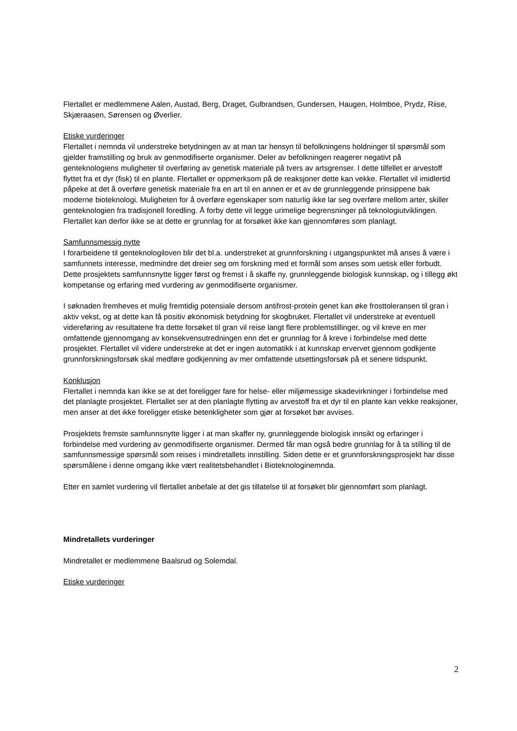Flertallet er medlemmene Aalen, Austad, Berg, Draget, Gulbrandsen, Gundersen, Haugen, Holmboe, Prydz, Riise, Skjæraasen, Sørensen og Øverlier.
Etiske vurderinger
Flertallet i nemnda vil understreke betydningen av at man tar hensyn til befolkningens holdninger til spørsmål som gjelder framstilling og bruk av genmodifiserte organismer. Deler av befolkningen reagerer negativt på genteknologiens muligheter til overføring av genetisk materiale på tvers av artsgrenser. I dette tilfellet er arvestoff flyttet fra et dyr (fisk) til en plante. Flertallet er oppmerksom på de reaksjoner dette kan vekke. Flertallet vil imidlertid påpeke at det å overføre genetisk materiale fra en art til en annen er et av de grunnleggende prinsippene bak moderne bioteknologi. Muligheten for å overføre egenskaper som naturlig ikke lar seg overføre mellom arter, skiller genteknologien fra tradisjonell foredling. Å forby dette vil legge urimelige begrensninger på teknologiutviklingen. Flertallet kan derfor ikke se at dette er grunnlag for at forsøket ikke kan gjennomføres som planlagt.
Samfunnsmessig nytte
I forarbeidene til genteknologiloven blir det bl.a. understreket at grunnforskning i utgangspunktet må anses å være i samfunnets interesse, medmindre det dreier seg om forskning med et formål som anses som uetisk eller forbudt. Dette prosjektets samfunnsnytte ligger først og fremst i å skaffe ny, grunnleggende biologisk kunnskap, og i tillegg økt kompetanse og erfaring med vurdering av genmodifiserte organismer.
I søknaden fremheves et mulig fremtidig potensiale dersom antifrost-protein genet kan øke frosttoleransen til gran i aktiv vekst, og at dette kan få positiv økonomisk betydning for skogbruket. Flertallet vil understreke at eventuell videreføring av resultatene fra dette forsøket til gran vil reise langt flere problemstillinger, og vil kreve en mer omfattende gjennomgang av konsekvensutredningen enn det er grunnlag for å kreve i forbindelse med dette prosjektet. Flertallet vil videre understreke at det er ingen automatikk i at kunnskap ervervet gjennom godkjente grunnforskningsforsøk skal medføre godkjenning av mer omfattende utsettingsforsøk på et senere tidspunkt.
Konklusjon
Flertallet i nemnda kan ikke se at det foreligger fare for helse- eller miljømessige skadevirkninger i forbindelse med det planlagte prosjektet. Flertallet ser at den planlagte flytting av arvestoff fra et dyr til en plante kan vekke reaksjoner, men anser at det ikke foreligger etiske betenkligheter som gjør at forsøket bør avvises.
Prosjektets fremste samfunnsnytte ligger i at man skaffer ny, grunnleggende biologisk innsikt og erfaringer i forbindelse med vurdering av genmodifiserte organismer. Dermed får man også bedre grunnlag for å ta stilling til de samfunnsmessige spørsmål som reises i mindretallets innstilling. Siden dette er et grunnforskningsprosjekt har disse spørsmålene i denne omgang ikke vært realitetsbehandlet i Bioteknologinemnda.
Etter en samlet vurdering vil flertallet anbefale at det gis tillatelse til at forsøket blir gjennomført som planlagt.
Mindretallets vurderinger
Mindretallet er medlemmene Baalsrud og Solemdal.
Etiske vurderinger
2